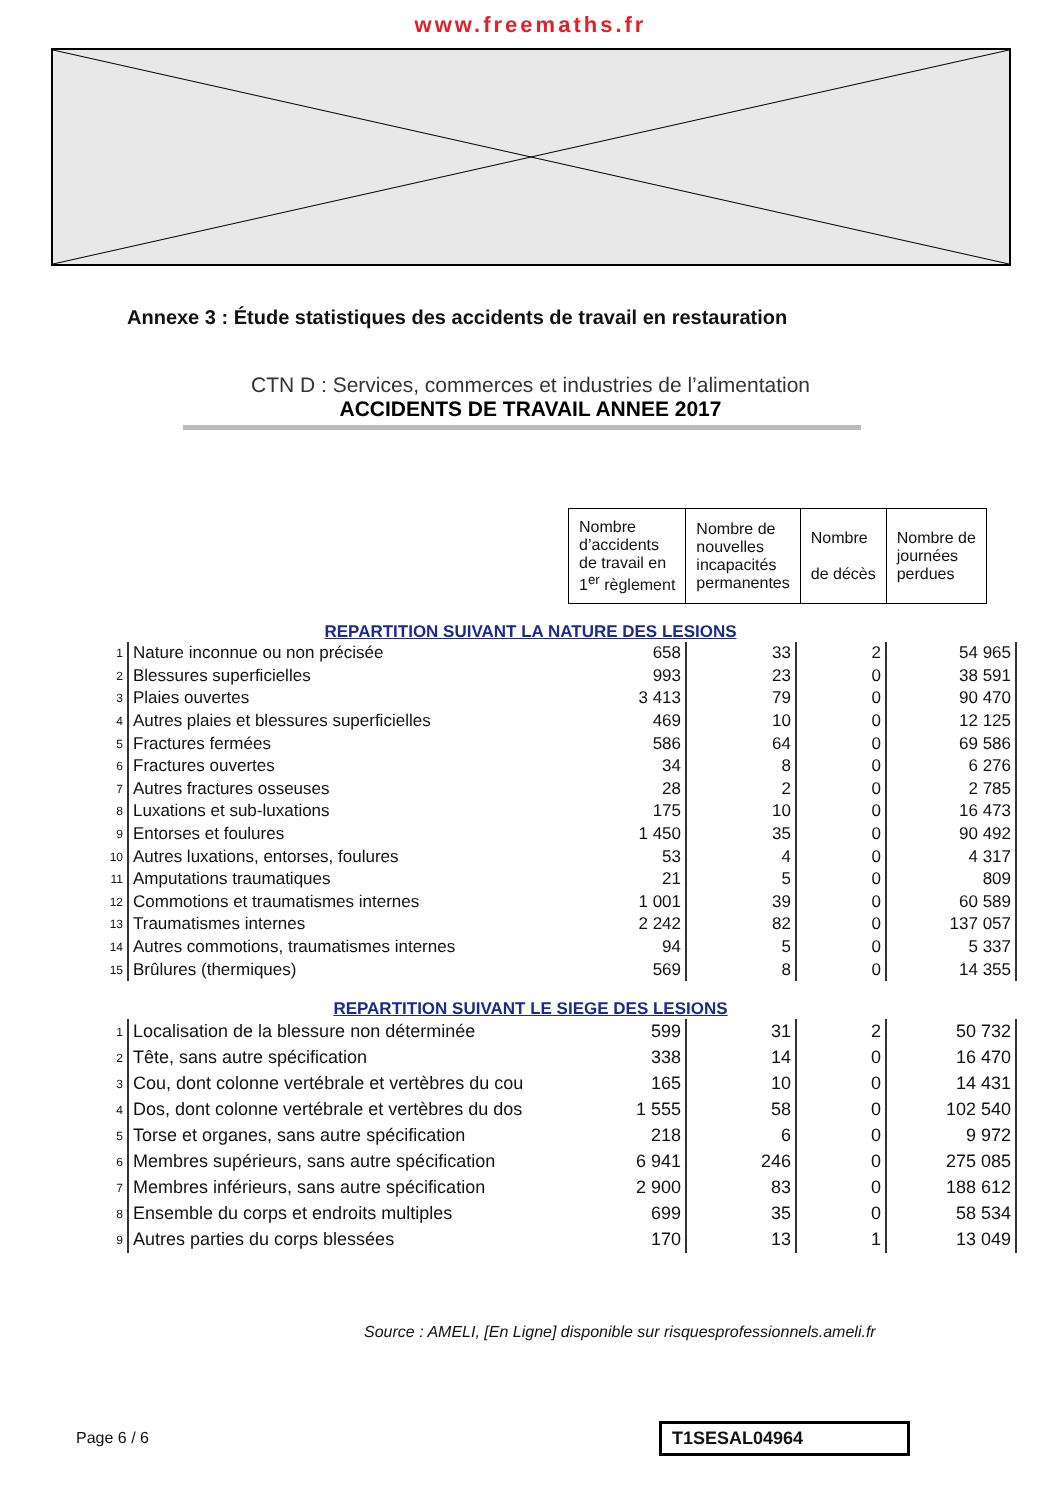www.freemaths.fr
Annexe 3 : Étude statistiques des accidents de travail en restauration
CTN D : Services, commerces et industries de l’alimentation
ACCIDENTS DE TRAVAIL ANNEE 2017
| Nombre d’accidents de travail en 1<sup>er</sup> règlement | Nombre de nouvelles incapacités permanentes | Nombre de décès | Nombre de journées perdues |
| --- | --- | --- | --- |
REPARTITION SUIVANT LA NATURE DES LESIONS
| 1 | Nature inconnue ou non précisée | 658 | 33 | 2 | 54 965 |
| 2 | Blessures superficielles | 993 | 23 | 0 | 38 591 |
| 3 | Plaies ouvertes | 3 413 | 79 | 0 | 90 470 |
| 4 | Autres plaies et blessures superficielles | 469 | 10 | 0 | 12 125 |
| 5 | Fractures fermées | 586 | 64 | 0 | 69 586 |
| 6 | Fractures ouvertes | 34 | 8 | 0 | 6 276 |
| 7 | Autres fractures osseuses | 28 | 2 | 0 | 2 785 |
| 8 | Luxations et sub-luxations | 175 | 10 | 0 | 16 473 |
| 9 | Entorses et foulures | 1 450 | 35 | 0 | 90 492 |
| 10 | Autres luxations, entorses, foulures | 53 | 4 | 0 | 4 317 |
| 11 | Amputations traumatiques | 21 | 5 | 0 | 809 |
| 12 | Commotions et traumatismes internes | 1 001 | 39 | 0 | 60 589 |
| 13 | Traumatismes internes | 2 242 | 82 | 0 | 137 057 |
| 14 | Autres commotions, traumatismes internes | 94 | 5 | 0 | 5 337 |
| 15 | Brûlures (thermiques) | 569 | 8 | 0 | 14 355 |
REPARTITION SUIVANT LE SIEGE DES LESIONS
| 1 | Localisation de la blessure non déterminée | 599 | 31 | 2 | 50 732 |
| 2 | Tête, sans autre spécification | 338 | 14 | 0 | 16 470 |
| 3 | Cou, dont colonne vertébrale et vertèbres du cou | 165 | 10 | 0 | 14 431 |
| 4 | Dos, dont colonne vertébrale et vertèbres du dos | 1 555 | 58 | 0 | 102 540 |
| 5 | Torse et organes, sans autre spécification | 218 | 6 | 0 | 9 972 |
| 6 | Membres supérieurs, sans autre spécification | 6 941 | 246 | 0 | 275 085 |
| 7 | Membres inférieurs, sans autre spécification | 2 900 | 83 | 0 | 188 612 |
| 8 | Ensemble du corps et endroits multiples | 699 | 35 | 0 | 58 534 |
| 9 | Autres parties du corps blessées | 170 | 13 | 1 | 13 049 |
Source : AMELI, [En Ligne] disponible sur risquesprofessionnels.ameli.fr
Page 6 / 6 T1SESAL04964